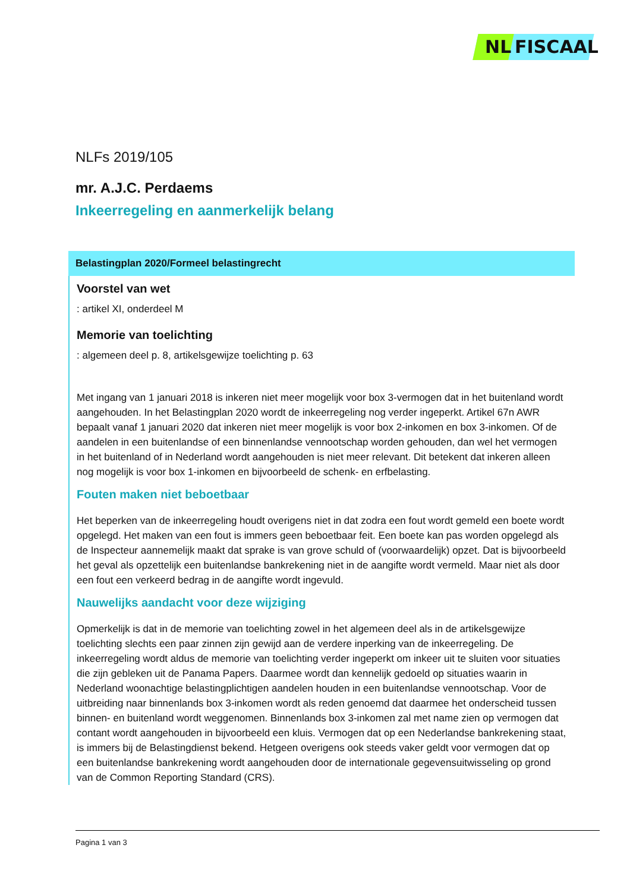NL FISCAAL
NLFs 2019/105
mr. A.J.C. Perdaems
Inkeerregeling en aanmerkelijk belang
Belastingplan 2020/Formeel belastingrecht
Voorstel van wet
: artikel XI, onderdeel M
Memorie van toelichting
: algemeen deel p. 8, artikelsgewijze toelichting p. 63
Met ingang van 1 januari 2018 is inkeren niet meer mogelijk voor box 3-vermogen dat in het buitenland wordt aangehouden. In het Belastingplan 2020 wordt de inkeerregeling nog verder ingeperkt. Artikel 67n AWR bepaalt vanaf 1 januari 2020 dat inkeren niet meer mogelijk is voor box 2-inkomen en box 3-inkomen. Of de aandelen in een buitenlandse of een binnenlandse vennootschap worden gehouden, dan wel het vermogen in het buitenland of in Nederland wordt aangehouden is niet meer relevant. Dit betekent dat inkeren alleen nog mogelijk is voor box 1-inkomen en bijvoorbeeld de schenk- en erfbelasting.
Fouten maken niet beboetbaar
Het beperken van de inkeerregeling houdt overigens niet in dat zodra een fout wordt gemeld een boete wordt opgelegd. Het maken van een fout is immers geen beboetbaar feit. Een boete kan pas worden opgelegd als de Inspecteur aannemelijk maakt dat sprake is van grove schuld of (voorwaardelijk) opzet. Dat is bijvoorbeeld het geval als opzettelijk een buitenlandse bankrekening niet in de aangifte wordt vermeld. Maar niet als door een fout een verkeerd bedrag in de aangifte wordt ingevuld.
Nauwelijks aandacht voor deze wijziging
Opmerkelijk is dat in de memorie van toelichting zowel in het algemeen deel als in de artikelsgewijze toelichting slechts een paar zinnen zijn gewijd aan de verdere inperking van de inkeerregeling. De inkeerregeling wordt aldus de memorie van toelichting verder ingeperkt om inkeer uit te sluiten voor situaties die zijn gebleken uit de Panama Papers. Daarmee wordt dan kennelijk gedoeld op situaties waarin in Nederland woonachtige belastingplichtigen aandelen houden in een buitenlandse vennootschap. Voor de uitbreiding naar binnenlands box 3-inkomen wordt als reden genoemd dat daarmee het onderscheid tussen binnen- en buitenland wordt weggenomen. Binnenlands box 3-inkomen zal met name zien op vermogen dat contant wordt aangehouden in bijvoorbeeld een kluis. Vermogen dat op een Nederlandse bankrekening staat, is immers bij de Belastingdienst bekend. Hetgeen overigens ook steeds vaker geldt voor vermogen dat op een buitenlandse bankrekening wordt aangehouden door de internationale gegevensuitwisseling op grond van de Common Reporting Standard (CRS).
Pagina 1 van 3